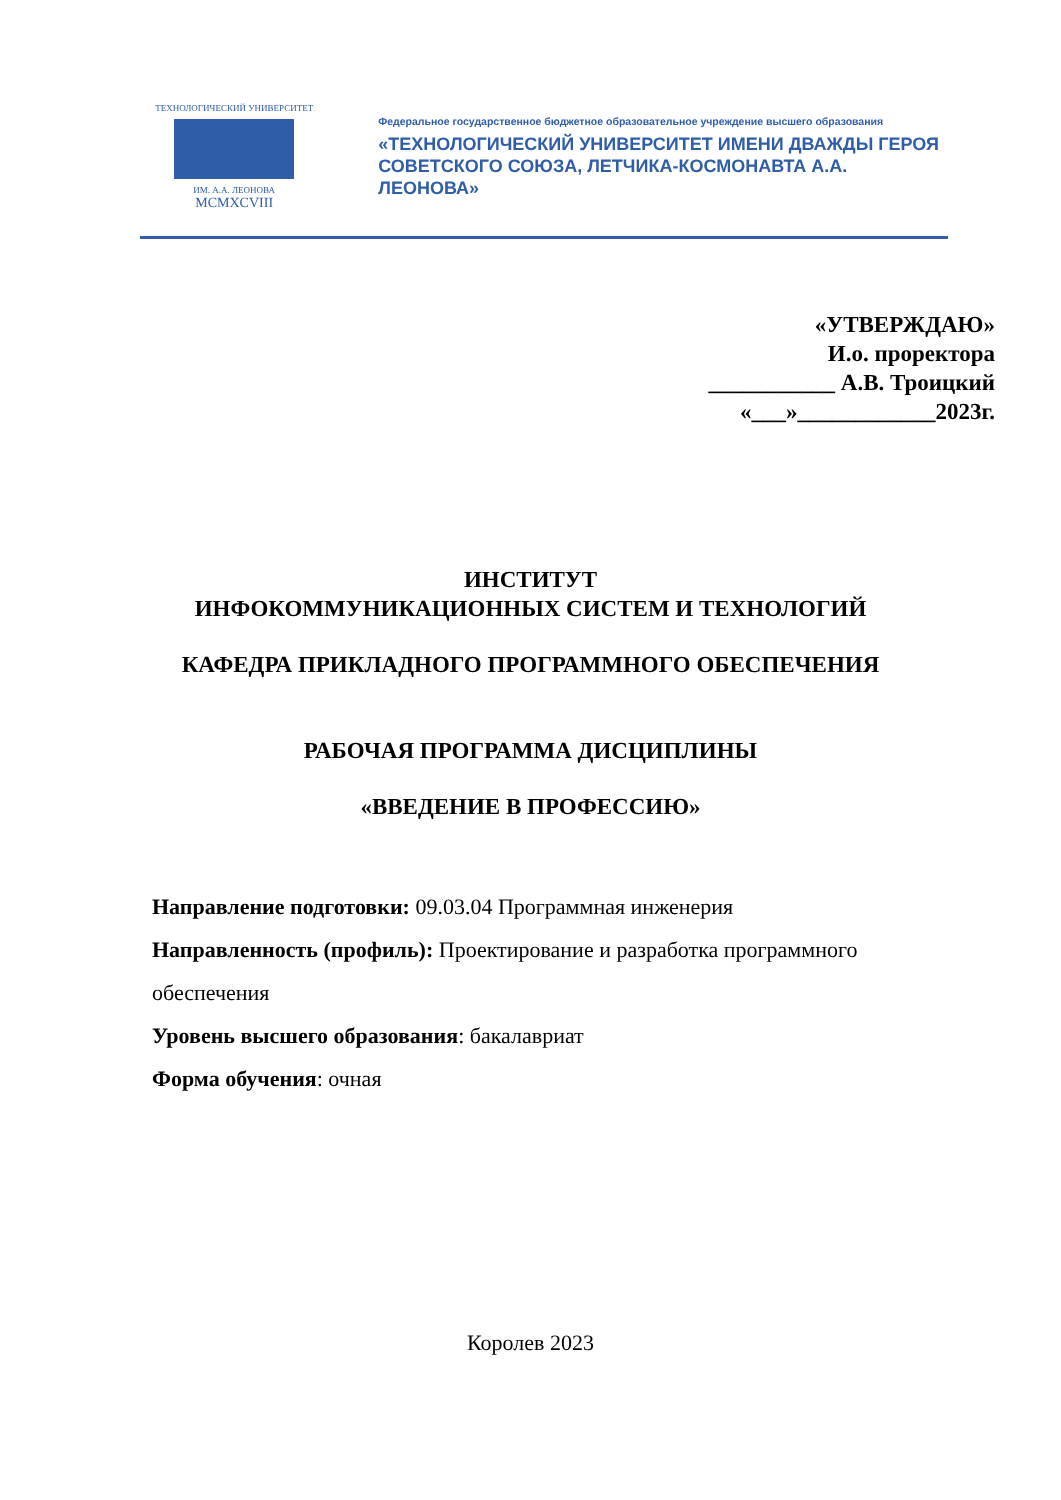ТЕХНОЛОГИЧЕСКИЙ УНИВЕРСИТЕТ
ИМ. А.А. ЛЕОНОВА
MCMXCVIII
Федеральное государственное бюджетное образовательное учреждение высшего образования
«ТЕХНОЛОГИЧЕСКИЙ УНИВЕРСИТЕТ ИМЕНИ ДВАЖДЫ ГЕРОЯ
СОВЕТСКОГО СОЮЗА, ЛЕТЧИКА-КОСМОНАВТА А.А. ЛЕОНОВА»
«УТВЕРЖДАЮ»
И.о. проректора
___________ А.В. Троицкий
«___»____________2023г.
ИНСТИТУТ
ИНФОКОММУНИКАЦИОННЫХ СИСТЕМ И ТЕХНОЛОГИЙ
КАФЕДРА ПРИКЛАДНОГО ПРОГРАММНОГО ОБЕСПЕЧЕНИЯ
РАБОЧАЯ ПРОГРАММА ДИСЦИПЛИНЫ
«ВВЕДЕНИЕ В ПРОФЕССИЮ»
Направление подготовки: 09.03.04 Программная инженерия
Направленность (профиль): Проектирование и разработка программного обеспечения
Уровень высшего образования: бакалавриат
Форма обучения: очная
Королев 2023